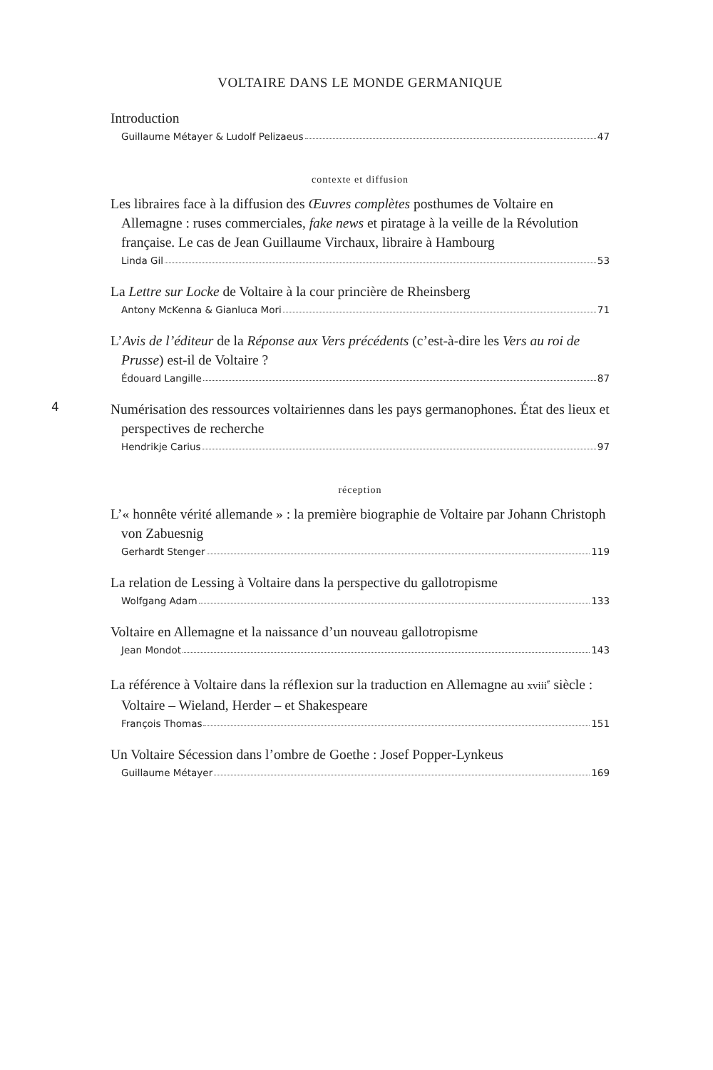4
VOLTAIRE DANS LE MONDE GERMANIQUE
Introduction
Guillaume Métayer & Ludolf Pelizaeus 47
contexte et diffusion
Les libraires face à la diffusion des Œuvres complètes posthumes de Voltaire en Allemagne : ruses commerciales, fake news et piratage à la veille de la Révolution française. Le cas de Jean Guillaume Virchaux, libraire à Hambourg
Linda Gil 53
La Lettre sur Locke de Voltaire à la cour princière de Rheinsberg
Antony McKenna & Gianluca Mori 71
L’Avis de l’éditeur de la Réponse aux Vers précédents (c’est-à-dire les Vers au roi de Prusse) est-il de Voltaire ?
Édouard Langille 87
Numérisation des ressources voltairiennes dans les pays germanophones. État des lieux et perspectives de recherche
Hendrikje Carius 97
réception
L’« honnête vérité allemande » : la première biographie de Voltaire par Johann Christoph von Zabuesnig
Gerhardt Stenger 119
La relation de Lessing à Voltaire dans la perspective du gallotropisme
Wolfgang Adam 133
Voltaire en Allemagne et la naissance d’un nouveau gallotropisme
Jean Mondot 143
La référence à Voltaire dans la réflexion sur la traduction en Allemagne au xviii<sup>e</sup> siècle : Voltaire – Wieland, Herder – et Shakespeare
François Thomas 151
Un Voltaire Sécession dans l’ombre de Goethe : Josef Popper-Lynkeus
Guillaume Métayer 169